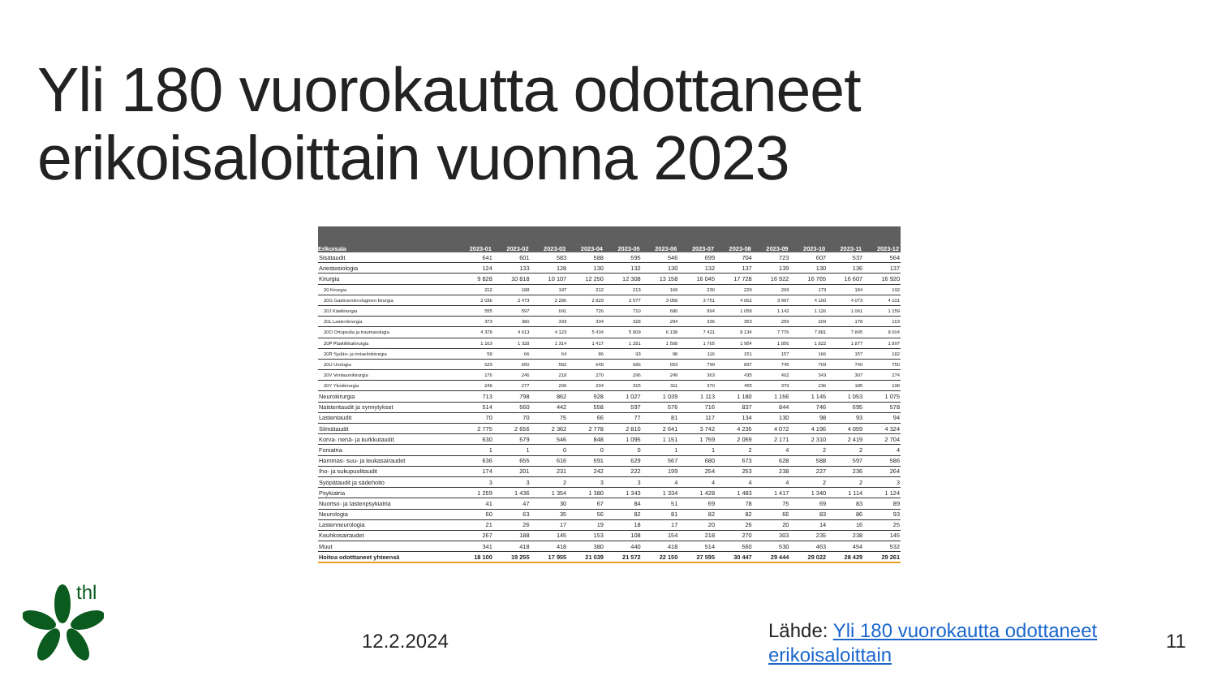Yli 180 vuorokautta odottaneet
erikoisaloittain vuonna 2023
| Erikoisala | 2023-01 | 2023-02 | 2023-03 | 2023-04 | 2023-05 | 2023-06 | 2023-07 | 2023-08 | 2023-09 | 2023-10 | 2023-11 | 2023-12 |
| --- | --- | --- | --- | --- | --- | --- | --- | --- | --- | --- | --- | --- |
| Sisätaudit | 641 | 601 | 583 | 588 | 595 | 546 | 699 | 704 | 723 | 607 | 537 | 564 |
| Anestesiologia | 124 | 133 | 128 | 130 | 132 | 130 | 132 | 137 | 139 | 130 | 136 | 137 |
| Kirurgia | 9 828 | 10 818 | 10 107 | 12 250 | 12 308 | 13 158 | 16 045 | 17 728 | 16 922 | 16 765 | 16 607 | 16 920 |
| 20 Kirurgia | 212 | 188 | 197 | 212 | 213 | 169 | 230 | 229 | 209 | 173 | 184 | 192 |
| 20G Gastroenterologinen kirurgia | 2 036 | 2 473 | 2 286 | 2 829 | 2 577 | 3 058 | 3 751 | 4 062 | 3 997 | 4 100 | 4 073 | 4 101 |
| 20J Käsikirurgia | 555 | 597 | 691 | 726 | 710 | 680 | 894 | 1 058 | 1 142 | 1 126 | 1 061 | 1 159 |
| 20L Lastenkirurgia | 373 | 380 | 333 | 334 | 328 | 294 | 336 | 353 | 259 | 209 | 178 | 163 |
| 20O Ortopedia ja traumatologia | 4 378 | 4 613 | 4 123 | 5 434 | 5 809 | 6 138 | 7 421 | 8 134 | 7 776 | 7 881 | 7 845 | 8 004 |
| 20P Plastiikkakirurgia | 1 163 | 1 328 | 1 314 | 1 417 | 1 281 | 1 508 | 1 765 | 1 954 | 1 856 | 1 822 | 1 877 | 1 897 |
| 20R Sydän- ja rintaelinkirurgia | 58 | 66 | 64 | 86 | 93 | 98 | 116 | 151 | 157 | 166 | 157 | 182 |
| 20U Urologia | 629 | 650 | 582 | 648 | 686 | 653 | 799 | 897 | 745 | 709 | 740 | 750 |
| 20V Verisuonikirurgia | 176 | 246 | 218 | 270 | 296 | 249 | 363 | 435 | 402 | 343 | 307 | 274 |
| 20Y Yleiskirurgia | 248 | 277 | 299 | 294 | 315 | 311 | 370 | 455 | 379 | 236 | 185 | 198 |
| Neurokirurgia | 713 | 798 | 862 | 928 | 1 027 | 1 039 | 1 113 | 1 180 | 1 156 | 1 145 | 1 053 | 1 075 |
| Naistentaudit ja synnytykset | 514 | 560 | 442 | 558 | 597 | 576 | 716 | 837 | 844 | 746 | 695 | 578 |
| Lastentaudit | 70 | 70 | 75 | 66 | 77 | 81 | 117 | 134 | 130 | 98 | 93 | 94 |
| Silmätaudit | 2 775 | 2 656 | 2 362 | 2 778 | 2 810 | 2 641 | 3 742 | 4 235 | 4 072 | 4 196 | 4 059 | 4 324 |
| Korva- nenä- ja kurkkutaudit | 630 | 579 | 546 | 848 | 1 095 | 1 151 | 1 759 | 2 059 | 2 171 | 2 310 | 2 419 | 2 704 |
| Foniatria | 1 | 1 | 0 | 0 | 0 | 1 | 1 | 2 | 4 | 2 | 2 | 4 |
| Hammas- suu- ja leukasairaudet | 636 | 655 | 616 | 591 | 629 | 567 | 680 | 673 | 628 | 588 | 597 | 586 |
| Iho- ja sukupuolitaudit | 174 | 201 | 231 | 242 | 222 | 199 | 254 | 253 | 238 | 227 | 236 | 264 |
| Syöpätaudit ja sädehoito | 3 | 3 | 2 | 3 | 3 | 4 | 4 | 4 | 4 | 2 | 2 | 3 |
| Psykiatria | 1 259 | 1 436 | 1 354 | 1 380 | 1 343 | 1 334 | 1 428 | 1 483 | 1 417 | 1 340 | 1 114 | 1 124 |
| Nuoriso- ja lastenpsykiatria | 41 | 47 | 30 | 67 | 84 | 51 | 69 | 78 | 75 | 69 | 83 | 89 |
| Neurologia | 60 | 63 | 35 | 56 | 82 | 81 | 82 | 82 | 66 | 83 | 86 | 93 |
| Lastenneurologia | 21 | 26 | 17 | 19 | 18 | 17 | 20 | 26 | 20 | 14 | 16 | 25 |
| Keuhkosairaudet | 267 | 188 | 145 | 153 | 108 | 154 | 218 | 270 | 303 | 235 | 238 | 145 |
| Muut | 341 | 418 | 418 | 380 | 440 | 418 | 514 | 560 | 530 | 463 | 454 | 532 |
| Hoitoa odotttaneet yhteensä | 18 100 | 19 255 | 17 955 | 21 039 | 21 572 | 22 150 | 27 595 | 30 447 | 29 444 | 29 022 | 28 429 | 29 261 |
thl
12.2.2024
Lähde: Yli 180 vuorokautta odottaneet
erikoisaloittain
11